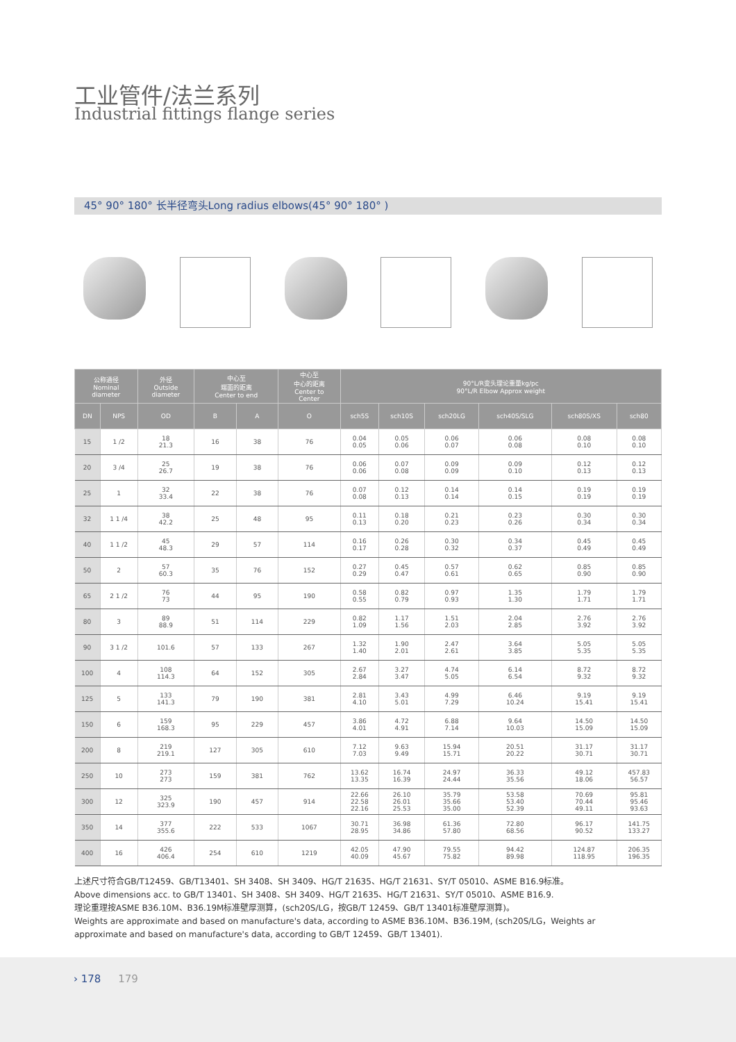工业管件/法兰系列
Industrial fittings flange series
45° 90° 180° 长半径弯头Long radius elbows(45° 90° 180° )
| 公称通径 Nominal diameter | | 外径 Outside diameter | 中心至 端面的距离 Center to end | | 中心至 中心的距离 Center to Center | 90°L/R变头理论重量kg/pc 90°L/R Elbow Approx weight | | | | | |
| --- | --- | --- | --- | --- | --- | --- | --- | --- | --- | --- | --- |
| DN | NPS | OD | B | A | O | sch5S | sch10S | sch20LG | sch40S/SLG | sch80S/XS | sch80 |
| 15 | 1 /2 | 18 21.3 | 16 | 38 | 76 | 0.04 0.05 | 0.05 0.06 | 0.06 0.07 | 0.06 0.08 | 0.08 0.10 | 0.08 0.10 |
| 20 | 3 /4 | 25 26.7 | 19 | 38 | 76 | 0.06 0.06 | 0.07 0.08 | 0.09 0.09 | 0.09 0.10 | 0.12 0.13 | 0.12 0.13 |
| 25 | 1 | 32 33.4 | 22 | 38 | 76 | 0.07 0.08 | 0.12 0.13 | 0.14 0.14 | 0.14 0.15 | 0.19 0.19 | 0.19 0.19 |
| 32 | 1 1 /4 | 38 42.2 | 25 | 48 | 95 | 0.11 0.13 | 0.18 0.20 | 0.21 0.23 | 0.23 0.26 | 0.30 0.34 | 0.30 0.34 |
| 40 | 1 1 /2 | 45 48.3 | 29 | 57 | 114 | 0.16 0.17 | 0.26 0.28 | 0.30 0.32 | 0.34 0.37 | 0.45 0.49 | 0.45 0.49 |
| 50 | 2 | 57 60.3 | 35 | 76 | 152 | 0.27 0.29 | 0.45 0.47 | 0.57 0.61 | 0.62 0.65 | 0.85 0.90 | 0.85 0.90 |
| 65 | 2 1 /2 | 76 73 | 44 | 95 | 190 | 0.58 0.55 | 0.82 0.79 | 0.97 0.93 | 1.35 1.30 | 1.79 1.71 | 1.79 1.71 |
| 80 | 3 | 89 88.9 | 51 | 114 | 229 | 0.82 1.09 | 1.17 1.56 | 1.51 2.03 | 2.04 2.85 | 2.76 3.92 | 2.76 3.92 |
| 90 | 3 1 /2 | 101.6 | 57 | 133 | 267 | 1.32 1.40 | 1.90 2.01 | 2.47 2.61 | 3.64 3.85 | 5.05 5.35 | 5.05 5.35 |
| 100 | 4 | 108 114.3 | 64 | 152 | 305 | 2.67 2.84 | 3.27 3.47 | 4.74 5.05 | 6.14 6.54 | 8.72 9.32 | 8.72 9.32 |
| 125 | 5 | 133 141.3 | 79 | 190 | 381 | 2.81 4.10 | 3.43 5.01 | 4.99 7.29 | 6.46 10.24 | 9.19 15.41 | 9.19 15.41 |
| 150 | 6 | 159 168.3 | 95 | 229 | 457 | 3.86 4.01 | 4.72 4.91 | 6.88 7.14 | 9.64 10.03 | 14.50 15.09 | 14.50 15.09 |
| 200 | 8 | 219 219.1 | 127 | 305 | 610 | 7.12 7.03 | 9.63 9.49 | 15.94 15.71 | 20.51 20.22 | 31.17 30.71 | 31.17 30.71 |
| 250 | 10 | 273 273 | 159 | 381 | 762 | 13.62 13.35 | 16.74 16.39 | 24.97 24.44 | 36.33 35.56 | 49.12 18.06 | 457.83 56.57 |
| 300 | 12 | 325 323.9 | 190 | 457 | 914 | 22.66 22.58 22.16 | 26.10 26.01 25.53 | 35.79 35.66 35.00 | 53.58 53.40 52.39 | 70.69 70.44 49.11 | 95.81 95.46 93.63 |
| 350 | 14 | 377 355.6 | 222 | 533 | 1067 | 30.71 28.95 | 36.98 34.86 | 61.36 57.80 | 72.80 68.56 | 96.17 90.52 | 141.75 133.27 |
| 400 | 16 | 426 406.4 | 254 | 610 | 1219 | 42.05 40.09 | 47.90 45.67 | 79.55 75.82 | 94.42 89.98 | 124.87 118.95 | 206.35 196.35 |
上述尺寸符合GB/T12459、GB/T13401、SH 3408、SH 3409、HG/T 21635、HG/T 21631、SY/T 05010、ASME B16.9标准。
Above dimensions acc. to GB/T 13401、SH 3408、SH 3409、HG/T 21635、HG/T 21631、SY/T 05010、ASME B16.9.
理论重理按ASME B36.10M、B36.19M标准壁厚测算，(sch20S/LG，按GB/T 12459、GB/T 13401标准壁厚测算)。
Weights are approximate and based on manufacture's data, according to ASME B36.10M、B36.19M, (sch20S/LG，Weights ar approximate and based on manufacture's data, according to GB/T 12459、GB/T 13401).
› 178 179